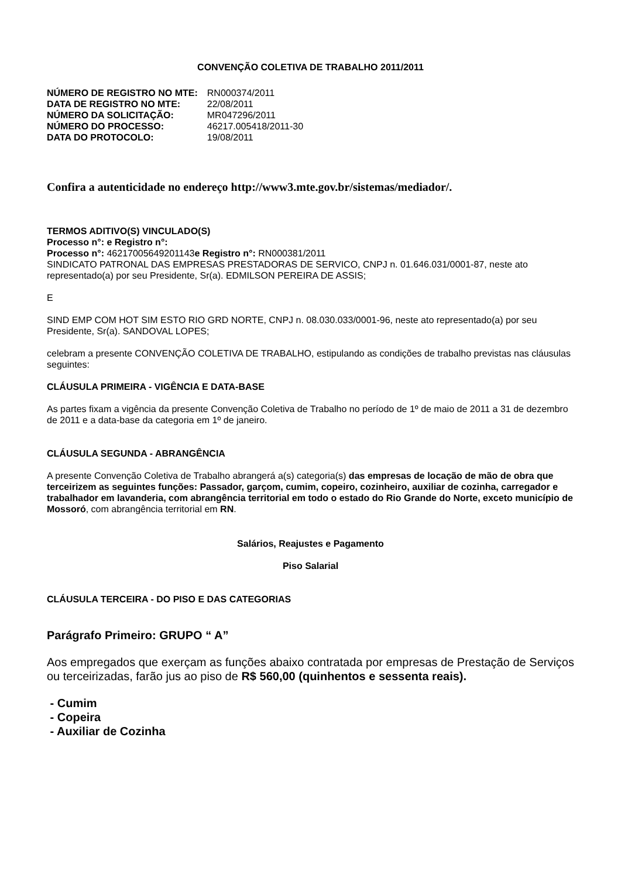CONVENÇÃO COLETIVA DE TRABALHO 2011/2011
| NÚMERO DE REGISTRO NO MTE: | RN000374/2011 |
| DATA DE REGISTRO NO MTE: | 22/08/2011 |
| NÚMERO DA SOLICITAÇÃO: | MR047296/2011 |
| NÚMERO DO PROCESSO: | 46217.005418/2011-30 |
| DATA DO PROTOCOLO: | 19/08/2011 |
Confira a autenticidade no endereço http://www3.mte.gov.br/sistemas/mediador/.
TERMOS ADITIVO(S) VINCULADO(S)
Processo n°: e Registro n°:
Processo n°: 46217005649201143e Registro n°: RN000381/2011
SINDICATO PATRONAL DAS EMPRESAS PRESTADORAS DE SERVICO, CNPJ n. 01.646.031/0001-87, neste ato representado(a) por seu Presidente, Sr(a). EDMILSON PEREIRA DE ASSIS;
E
SIND EMP COM HOT SIM ESTO RIO GRD NORTE, CNPJ n. 08.030.033/0001-96, neste ato representado(a) por seu Presidente, Sr(a). SANDOVAL LOPES;
celebram a presente CONVENÇÃO COLETIVA DE TRABALHO, estipulando as condições de trabalho previstas nas cláusulas seguintes:
CLÁUSULA PRIMEIRA - VIGÊNCIA E DATA-BASE
As partes fixam a vigência da presente Convenção Coletiva de Trabalho no período de 1º de maio de 2011 a 31 de dezembro de 2011 e a data-base da categoria em 1º de janeiro.
CLÁUSULA SEGUNDA - ABRANGÊNCIA
A presente Convenção Coletiva de Trabalho abrangerá a(s) categoria(s) das empresas de locação de mão de obra que terceirizem as seguintes funções: Passador, garçom, cumim, copeiro, cozinheiro, auxiliar de cozinha, carregador e trabalhador em lavanderia, com abrangência territorial em todo o estado do Rio Grande do Norte, exceto município de Mossoró, com abrangência territorial em RN.
Salários, Reajustes e Pagamento
Piso Salarial
CLÁUSULA TERCEIRA - DO PISO E DAS CATEGORIAS
Parágrafo Primeiro: GRUPO “ A”
Aos empregados que exerçam as funções abaixo contratada por empresas de Prestação de Serviços ou terceirizadas, farão jus ao piso de R$ 560,00 (quinhentos e sessenta reais).
- Cumim
- Copeira
- Auxiliar de Cozinha